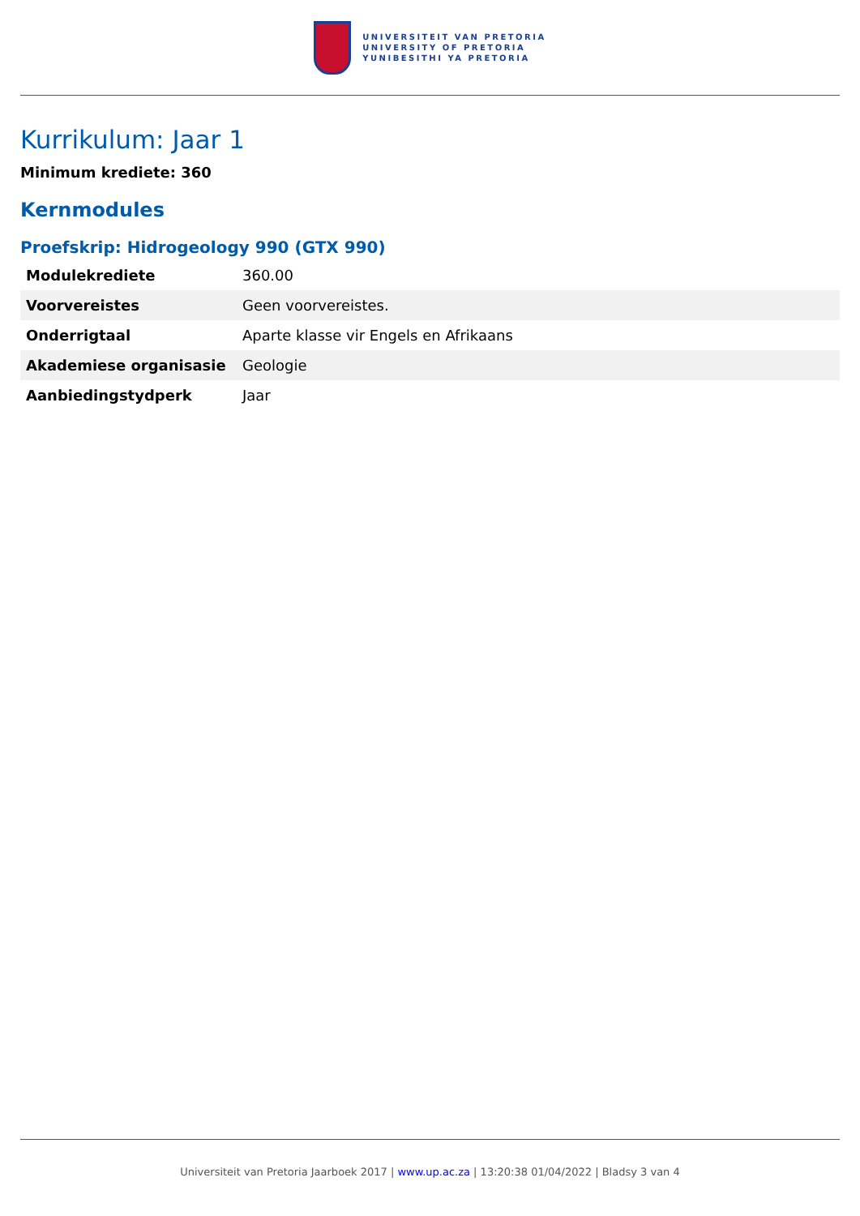UNIVERSITEIT VAN PRETORIA
UNIVERSITY OF PRETORIA
YUNIBESITHI YA PRETORIA
Kurrikulum: Jaar 1
Minimum krediete: 360
Kernmodules
Proefskrip: Hidrogeology 990 (GTX 990)
| Modulekrediete | 360.00 |
| Voorvereistes | Geen voorvereistes. |
| Onderrigtaal | Aparte klasse vir Engels en Afrikaans |
| Akademiese organisasie | Geologie |
| Aanbiedingstydperk | Jaar |
Universiteit van Pretoria Jaarboek 2017 | www.up.ac.za | 13:20:38 01/04/2022 | Bladsy 3 van 4